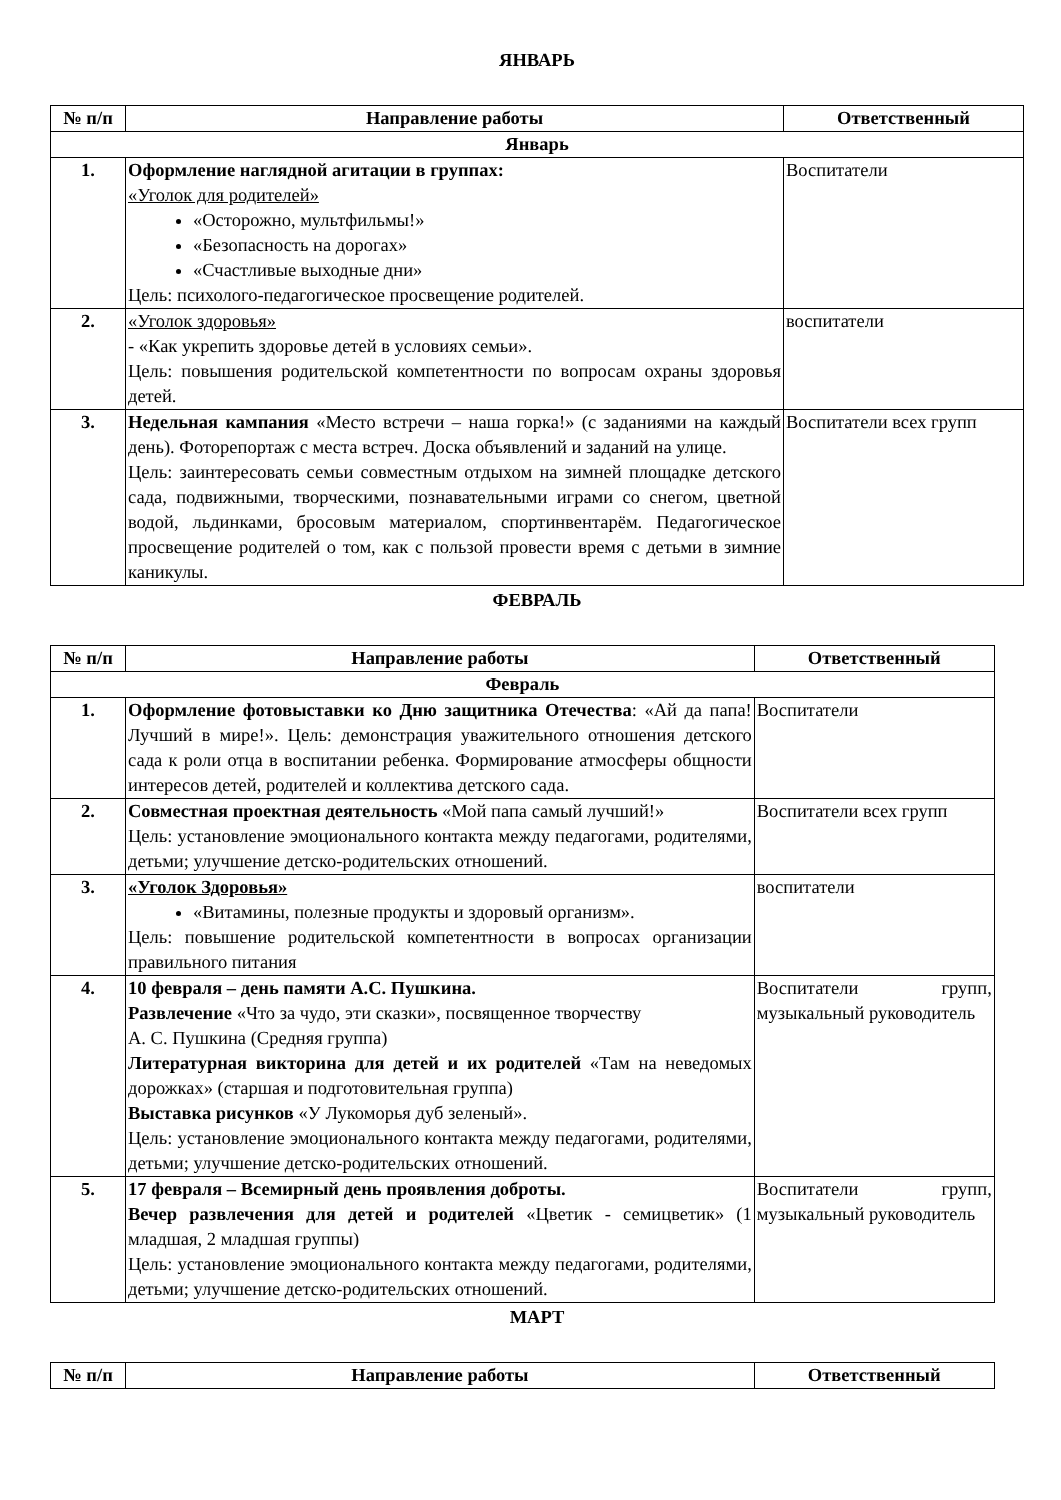ЯНВАРЬ
| № п/п | Направление работы | Ответственный |
| --- | --- | --- |
| Январь | | |
| 1. | Оформление наглядной агитации в группах: «Уголок для родителей» «Осторожно, мультфильмы!» «Безопасность на дорогах» «Счастливые выходные дни» Цель: психолого-педагогическое просвещение родителей. | Воспитатели |
| 2. | «Уголок здоровья» - «Как укрепить здоровье детей в условиях семьи». Цель: повышения родительской компетентности по вопросам охраны здоровья детей. | воспитатели |
| 3. | Недельная кампания «Место встречи – наша горка!» (с заданиями на каждый день). Фоторепортаж с места встреч. Доска объявлений и заданий на улице. Цель: заинтересовать семьи совместным отдыхом на зимней площадке детского сада, подвижными, творческими, познавательными играми со снегом, цветной водой, льдинками, бросовым материалом, спортинвентарём. Педагогическое просвещение родителей о том, как с пользой провести время с детьми в зимние каникулы. | Воспитатели всех групп |
ФЕВРАЛЬ
| № п/п | Направление работы | Ответственный |
| --- | --- | --- |
| Февраль | | |
| 1. | Оформление фотовыставки ко Дню защитника Отечества : «Ай да папа! Лучший в мире!». Цель: демонстрация уважительного отношения детского сада к роли отца в воспитании ребенка. Формирование атмосферы общности интересов детей, родителей и коллектива детского сада. | Воспитатели |
| 2. | Совместная проектная деятельность «Мой папа самый лучший!» Цель: установление эмоционального контакта между педагогами, родителями, детьми; улучшение детско-родительских отношений. | Воспитатели всех групп |
| 3. | «Уголок Здоровья» «Витамины, полезные продукты и здоровый организм». Цель: повышение родительской компетентности в вопросах организации правильного питания | воспитатели |
| 4. | 10 февраля – день памяти А.С. Пушкина. Развлечение «Что за чудо, эти сказки», посвященное творчеству А. С. Пушкина (Средняя группа) Литературная викторина для детей и их родителей «Там на неведомых дорожках» (старшая и подготовительная группа) Выставка рисунков «У Лукоморья дуб зеленый». Цель: установление эмоционального контакта между педагогами, родителями, детьми; улучшение детско-родительских отношений. | Воспитатели групп, музыкальный руководитель |
| 5. | 17 февраля – Всемирный день проявления доброты. Вечер развлечения для детей и родителей «Цветик - семицветик» (1 младшая, 2 младшая группы) Цель: установление эмоционального контакта между педагогами, родителями, детьми; улучшение детско-родительских отношений. | Воспитатели групп, музыкальный руководитель |
МАРТ
| № п/п | Направление работы | Ответственный |
| --- | --- | --- |